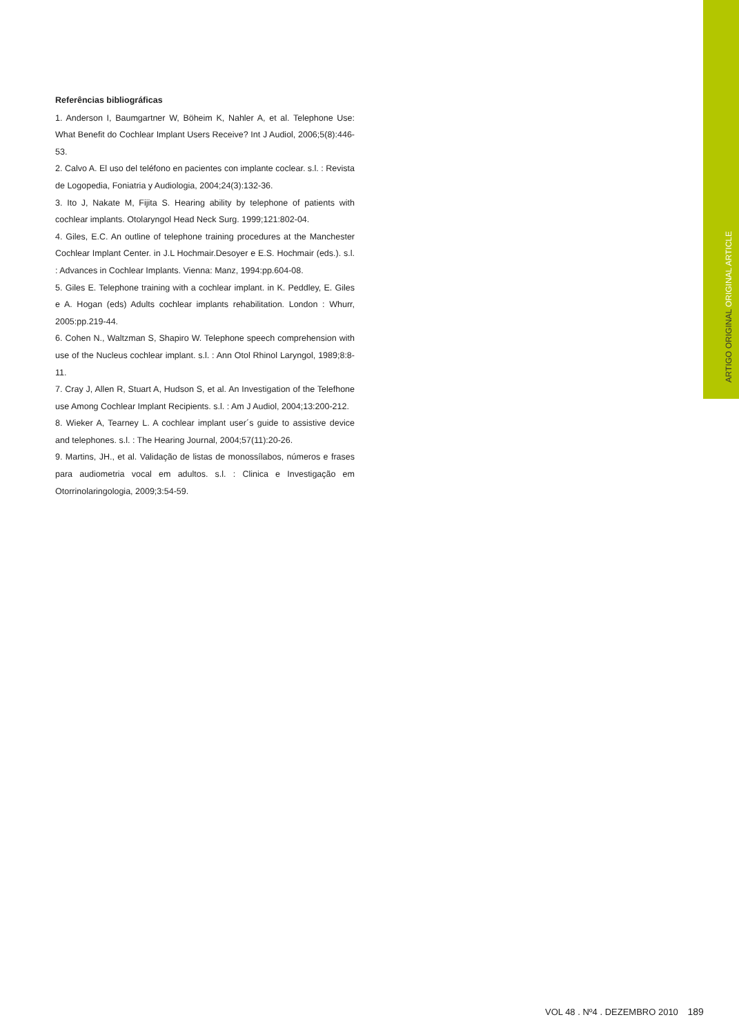ARTIGO ORIGINAL ORIGINAL ARTICLE
Referências bibliográficas
1. Anderson I, Baumgartner W, Böheim K, Nahler A, et al. Telephone Use: What Benefit do Cochlear Implant Users Receive? Int J Audiol, 2006;5(8):446-53.
2. Calvo A. El uso del teléfono en pacientes con implante coclear. s.l. : Revista de Logopedia, Foniatria y Audiologia, 2004;24(3):132-36.
3. Ito J, Nakate M, Fijita S. Hearing ability by telephone of patients with cochlear implants. Otolaryngol Head Neck Surg. 1999;121:802-04.
4. Giles, E.C. An outline of telephone training procedures at the Manchester Cochlear Implant Center. in J.L Hochmair.Desoyer e E.S. Hochmair (eds.). s.l. : Advances in Cochlear Implants. Vienna: Manz, 1994:pp.604-08.
5. Giles E. Telephone training with a cochlear implant. in K. Peddley, E. Giles e A. Hogan (eds) Adults cochlear implants rehabilitation. London : Whurr, 2005:pp.219-44.
6. Cohen N., Waltzman S, Shapiro W. Telephone speech comprehension with use of the Nucleus cochlear implant. s.l. : Ann Otol Rhinol Laryngol, 1989;8:8-11.
7. Cray J, Allen R, Stuart A, Hudson S, et al. An Investigation of the Telefhone use Among Cochlear Implant Recipients. s.l. : Am J Audiol, 2004;13:200-212.
8. Wieker A, Tearney L. A cochlear implant user´s guide to assistive device and telephones. s.l. : The Hearing Journal, 2004;57(11):20-26.
9. Martins, JH., et al. Validação de listas de monossílabos, números e frases para audiometria vocal em adultos. s.l. : Clinica e Investigação em Otorrinolaringologia, 2009;3:54-59.
VOL 48 . Nº4 . DEZEMBRO 2010 189